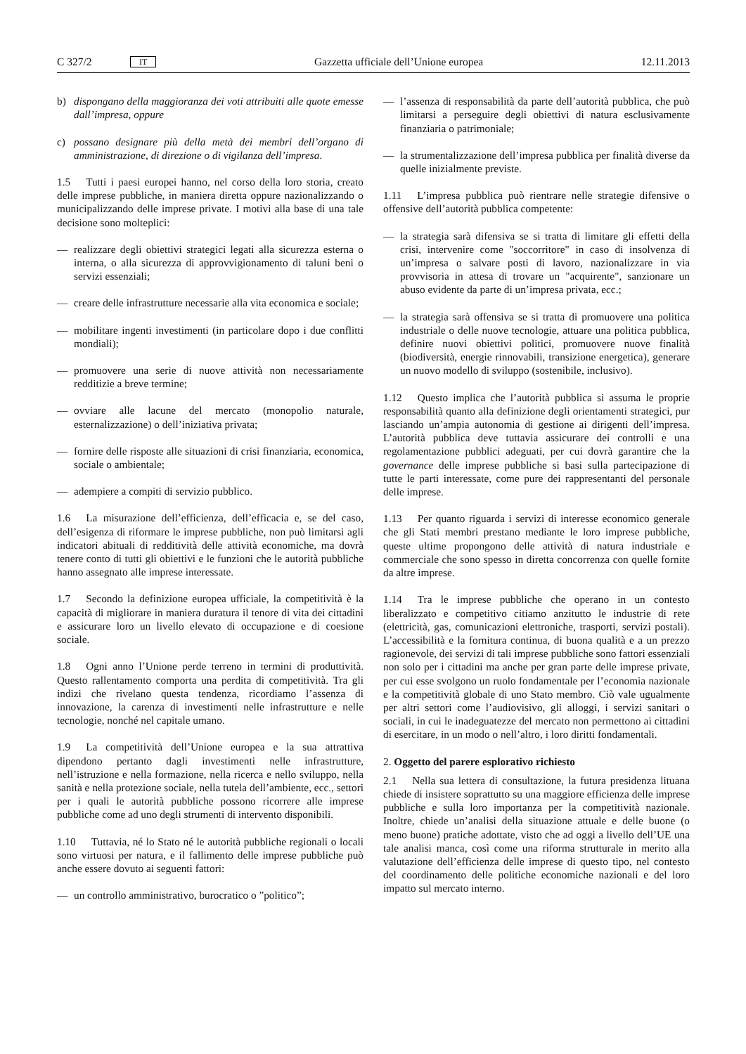C 327/2 IT Gazzetta ufficiale dell’Unione europea 12.11.2013
b) dispongano della maggioranza dei voti attribuiti alle quote emesse dall’impresa, oppure
c) possano designare più della metà dei membri dell’organo di amministrazione, di direzione o di vigilanza dell’impresa.
1.5 Tutti i paesi europei hanno, nel corso della loro storia, creato delle imprese pubbliche, in maniera diretta oppure nazionalizzando o municipalizzando delle imprese private. I motivi alla base di una tale decisione sono molteplici:
— realizzare degli obiettivi strategici legati alla sicurezza esterna o interna, o alla sicurezza di approvvigionamento di taluni beni o servizi essenziali;
— creare delle infrastrutture necessarie alla vita economica e sociale;
— mobilitare ingenti investimenti (in particolare dopo i due conflitti mondiali);
— promuovere una serie di nuove attività non necessariamente redditizie a breve termine;
— ovviare alle lacune del mercato (monopolio naturale, esternalizzazione) o dell’iniziativa privata;
— fornire delle risposte alle situazioni di crisi finanziaria, economica, sociale o ambientale;
— adempiere a compiti di servizio pubblico.
1.6 La misurazione dell’efficienza, dell’efficacia e, se del caso, dell’esigenza di riformare le imprese pubbliche, non può limitarsi agli indicatori abituali di redditività delle attività economiche, ma dovrà tenere conto di tutti gli obiettivi e le funzioni che le autorità pubbliche hanno assegnato alle imprese interessate.
1.7 Secondo la definizione europea ufficiale, la competitività è la capacità di migliorare in maniera duratura il tenore di vita dei cittadini e assicurare loro un livello elevato di occupazione e di coesione sociale.
1.8 Ogni anno l’Unione perde terreno in termini di produttività. Questo rallentamento comporta una perdita di competitività. Tra gli indizi che rivelano questa tendenza, ricordiamo l’assenza di innovazione, la carenza di investimenti nelle infrastrutture e nelle tecnologie, nonché nel capitale umano.
1.9 La competitività dell’Unione europea e la sua attrattiva dipendono pertanto dagli investimenti nelle infrastrutture, nell’istruzione e nella formazione, nella ricerca e nello sviluppo, nella sanità e nella protezione sociale, nella tutela dell’ambiente, ecc., settori per i quali le autorità pubbliche possono ricorrere alle imprese pubbliche come ad uno degli strumenti di intervento disponibili.
1.10 Tuttavia, né lo Stato né le autorità pubbliche regionali o locali sono virtuosi per natura, e il fallimento delle imprese pubbliche può anche essere dovuto ai seguenti fattori:
— un controllo amministrativo, burocratico o ”politico”;
— l’assenza di responsabilità da parte dell’autorità pubblica, che può limitarsi a perseguire degli obiettivi di natura esclusivamente finanziaria o patrimoniale;
— la strumentalizzazione dell’impresa pubblica per finalità diverse da quelle inizialmente previste.
1.11 L’impresa pubblica può rientrare nelle strategie difensive o offensive dell’autorità pubblica competente:
— la strategia sarà difensiva se si tratta di limitare gli effetti della crisi, intervenire come "soccorritore" in caso di insolvenza di un’impresa o salvare posti di lavoro, nazionalizzare in via provvisoria in attesa di trovare un "acquirente", sanzionare un abuso evidente da parte di un’impresa privata, ecc.;
— la strategia sarà offensiva se si tratta di promuovere una politica industriale o delle nuove tecnologie, attuare una politica pubblica, definire nuovi obiettivi politici, promuovere nuove finalità (biodiversità, energie rinnovabili, transizione energetica), generare un nuovo modello di sviluppo (sostenibile, inclusivo).
1.12 Questo implica che l’autorità pubblica si assuma le proprie responsabilità quanto alla definizione degli orientamenti strategici, pur lasciando un’ampia autonomia di gestione ai dirigenti dell’impresa. L’autorità pubblica deve tuttavia assicurare dei controlli e una regolamentazione pubblici adeguati, per cui dovrà garantire che la governance delle imprese pubbliche si basi sulla partecipazione di tutte le parti interessate, come pure dei rappresentanti del personale delle imprese.
1.13 Per quanto riguarda i servizi di interesse economico generale che gli Stati membri prestano mediante le loro imprese pubbliche, queste ultime propongono delle attività di natura industriale e commerciale che sono spesso in diretta concorrenza con quelle fornite da altre imprese.
1.14 Tra le imprese pubbliche che operano in un contesto liberalizzato e competitivo citiamo anzitutto le industrie di rete (elettricità, gas, comunicazioni elettroniche, trasporti, servizi postali). L’accessibilità e la fornitura continua, di buona qualità e a un prezzo ragionevole, dei servizi di tali imprese pubbliche sono fattori essenziali non solo per i cittadini ma anche per gran parte delle imprese private, per cui esse svolgono un ruolo fondamentale per l’economia nazionale e la competitività globale di uno Stato membro. Ciò vale ugualmente per altri settori come l’audiovisivo, gli alloggi, i servizi sanitari o sociali, in cui le inadeguatezze del mercato non permettono ai cittadini di esercitare, in un modo o nell’altro, i loro diritti fondamentali.
2. Oggetto del parere esplorativo richiesto
2.1 Nella sua lettera di consultazione, la futura presidenza lituana chiede di insistere soprattutto su una maggiore efficienza delle imprese pubbliche e sulla loro importanza per la competitività nazionale. Inoltre, chiede un’analisi della situazione attuale e delle buone (o meno buone) pratiche adottate, visto che ad oggi a livello dell’UE una tale analisi manca, così come una riforma strutturale in merito alla valutazione dell’efficienza delle imprese di questo tipo, nel contesto del coordinamento delle politiche economiche nazionali e del loro impatto sul mercato interno.